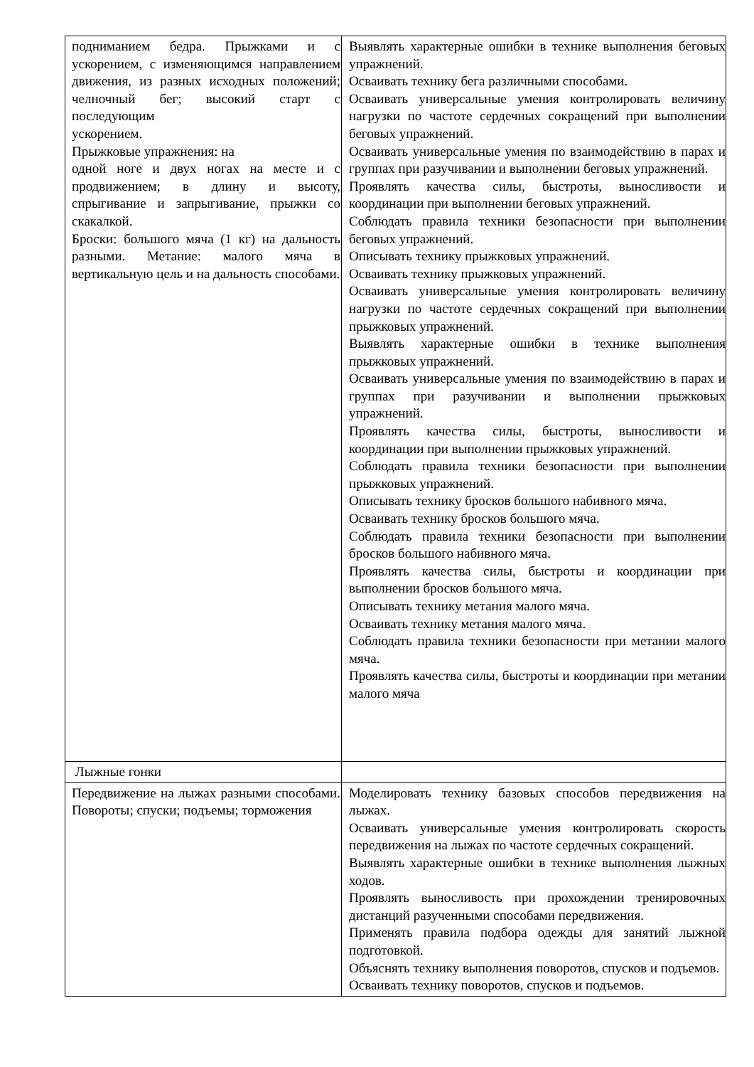| подниманием бедра. Прыжками и с ускорением, с изменяющимся направлением движения, из разных исходных положений; челночный бег; высокий старт с последующим ускорением. Прыжковые упражнения: на одной ноге и двух ногах на месте и с продвижением; в длину и высоту, спрыгивание и запрыгивание, прыжки со скакалкой. Броски: большого мяча (1 кг) на дальность разными. Метание: малого мяча в вертикальную цель и на дальность способами. | Выявлять характерные ошибки в технике выполнения беговых упражнений. Осваивать технику бега различными способами. Осваивать универсальные умения контролировать величину нагрузки по частоте сердечных сокращений при выполнении беговых упражнений. Осваивать универсальные умения по взаимодействию в парах и группах при разучивании и выполнении беговых упражнений. Проявлять качества силы, быстроты, выносливости и координации при выполнении беговых упражнений. Соблюдать правила техники безопасности при выполнении беговых упражнений. Описывать технику прыжковых упражнений. Осваивать технику прыжковых упражнений. Осваивать универсальные умения контролировать величину нагрузки по частоте сердечных сокращений при выполнении прыжковых упражнений. Выявлять характерные ошибки в технике выполнения прыжковых упражнений. Осваивать универсальные умения по взаимодействию в парах и группах при разучивании и выполнении прыжковых упражнений. Проявлять качества силы, быстроты, выносливости и координации при выполнении прыжковых упражнений. Соблюдать правила техники безопасности при выполнении прыжковых упражнений. Описывать технику бросков большого набивного мяча. Осваивать технику бросков большого мяча. Соблюдать правила техники безопасности при выполнении бросков большого набивного мяча. Проявлять качества силы, быстроты и координации при выполнении бросков большого мяча. Описывать технику метания малого мяча. Осваивать технику метания малого мяча. Соблюдать правила техники безопасности при метании малого мяча. Проявлять качества силы, быстроты и координации при метании малого мяча |
| Лыжные гонки | |
| Передвижение на лыжах разными способами. Повороты; спуски; подъемы; торможения | Моделировать технику базовых способов передвижения на лыжах. Осваивать универсальные умения контролировать скорость передвижения на лыжах по частоте сердечных сокращений. Выявлять характерные ошибки в технике выполнения лыжных ходов. Проявлять выносливость при прохождении тренировочных дистанций разученными способами передвижения. Применять правила подбора одежды для занятий лыжной подготовкой. Объяснять технику выполнения поворотов, спусков и подъемов. Осваивать технику поворотов, спусков и подъемов. |